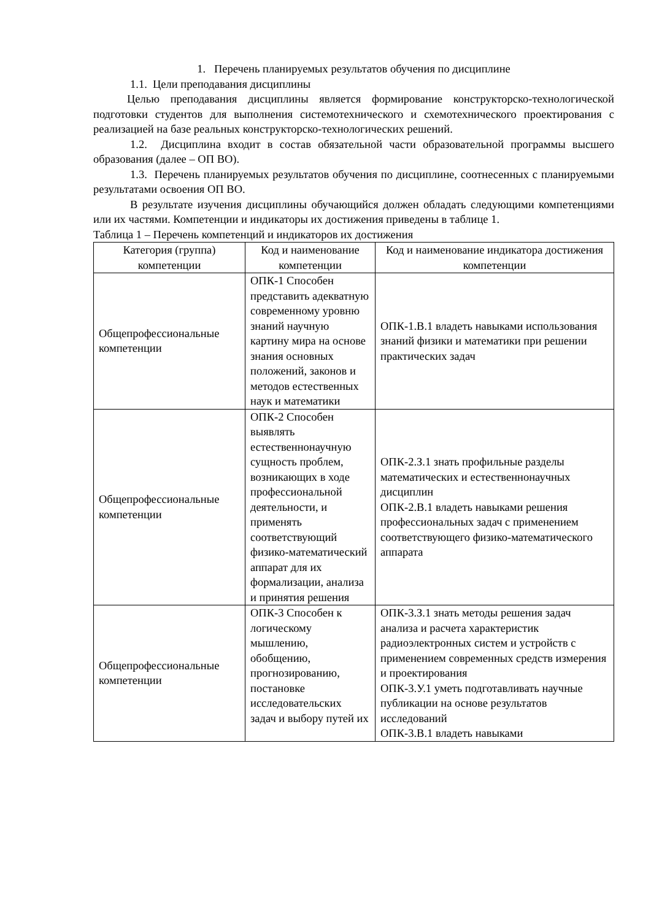1. Перечень планируемых результатов обучения по дисциплине
1.1. Цели преподавания дисциплины
Целью преподавания дисциплины является формирование конструкторско-технологической подготовки студентов для выполнения системотехнического и схемотехнического проектирования с реализацией на базе реальных конструкторско-технологических решений.
1.2. Дисциплина входит в состав обязательной части образовательной программы высшего образования (далее – ОП ВО).
1.3. Перечень планируемых результатов обучения по дисциплине, соотнесенных с планируемыми результатами освоения ОП ВО.
В результате изучения дисциплины обучающийся должен обладать следующими компетенциями или их частями. Компетенции и индикаторы их достижения приведены в таблице 1.
Таблица 1 – Перечень компетенций и индикаторов их достижения
| Категория (группа) компетенции | Код и наименование компетенции | Код и наименование индикатора достижения компетенции |
| --- | --- | --- |
| Общепрофессиональные компетенции | ОПК-1 Способен представить адекватную современному уровню знаний научную картину мира на основе знания основных положений, законов и методов естественных наук и математики | ОПК-1.В.1 владеть навыками использования знаний физики и математики при решении практических задач |
| Общепрофессиональные компетенции | ОПК-2 Способен выявлять естественнонаучную сущность проблем, возникающих в ходе профессиональной деятельности, и применять соответствующий физико-математический аппарат для их формализации, анализа и принятия решения | ОПК-2.З.1 знать профильные разделы математических и естественнонаучных дисциплин ОПК-2.В.1 владеть навыками решения профессиональных задач с применением соответствующего физико-математического аппарата |
| Общепрофессиональные компетенции | ОПК-3 Способен к логическому мышлению, обобщению, прогнозированию, постановке исследовательских задач и выбору путей их | ОПК-3.З.1 знать методы решения задач анализа и расчета характеристик радиоэлектронных систем и устройств с применением современных средств измерения и проектирования ОПК-3.У.1 уметь подготавливать научные публикации на основе результатов исследований ОПК-3.В.1 владеть навыками |